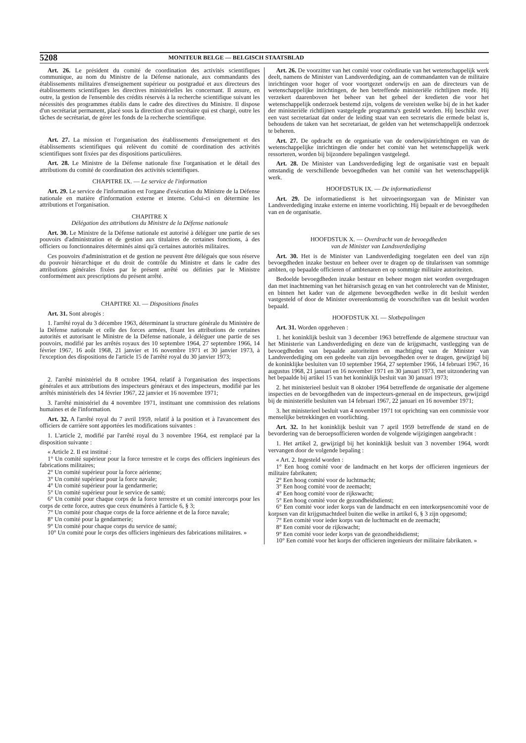5208 MONITEUR BELGE — BELGISCH STAATSBLAD
Art. 26. Le président du comité de coordination des activités scientifiques communique, au nom du Ministre de la Défense nationale, aux commandants des établissements militaires d'enseignement supérieur ou postgradué et aux directeurs des établissements scientifiques les directives ministérielles les concernant. Il assure, en outre, la gestion de l'ensemble des crédits réservés à la recherche scientifique suivant les nécessités des programmes établis dans le cadre des directives du Ministre. Il dispose d'un secrétariat permanent, placé sous la direction d'un secrétaire qui est chargé, outre les tâches de secrétariat, de gérer les fonds de la recherche scientifique.
Art. 27. La mission et l'organisation des établissements d'enseignement et des établissements scientifiques qui relèvent du comité de coordination des activités scientifiques sont fixées par des dispositions particulières.
Art. 28. Le Ministre de la Défense nationale fixe l'organisation et le détail des attributions du comité de coordination des activités scientifiques.
CHAPITRE IX. — Le service de l'information
Art. 29. Le service de l'information est l'organe d'exécution du Ministre de la Défense nationale en matière d'information externe et interne. Celui-ci en détermine les attributions et l'organisation.
CHAPITRE X
Délégation des attributions du Ministre de la Défense nationale
Art. 30. Le Ministre de la Défense nationale est autorisé à déléguer une partie de ses pouvoirs d'administration et de gestion aux titulaires de certaines fonctions, à des officiers ou fonctionnaires déterminés ainsi qu'à certaines autorités militaires.
Ces pouvoirs d'administration et de gestion ne peuvent être délégués que sous réserve du pouvoir hiérarchique et du droit de contrôle du Ministre et dans le cadre des attributions générales fixées par le présent arrêté ou définies par le Ministre conformément aux prescriptions du présent arrêté.
CHAPITRE XI. — Dispositions finales
Art. 31. Sont abrogés :
1. l'arrêté royal du 3 décembre 1963, déterminant la structure générale du Ministère de la Défense nationale et celle des forces armées, fixant les attributions de certaines autorités et autorisant le Ministre de la Défense nationale, à déléguer une partie de ses pouvoirs, modifié par les arrêtés royaux des 10 septembre 1964, 27 septembre 1966, 14 février 1967, 16 août 1968, 21 janvier et 16 novembre 1971 et 30 janvier 1973, à l'exception des dispositions de l'article 15 de l'arrêté royal du 30 janvier 1973;
2. l'arrêté ministériel du 8 octobre 1964, relatif à l'organisation des inspections générales et aux attributions des inspecteurs généraux et des inspecteurs, modifié par les arrêtés ministériels des 14 février 1967, 22 janvier et 16 novembre 1971;
3. l'arrêté ministériel du 4 novembre 1971, instituant une commission des relations humaines et de l'information.
Art. 32. A l'arrêté royal du 7 avril 1959, relatif à la position et à l'avancement des officiers de carrière sont apportées les modifications suivantes :
1. L'article 2, modifié par l'arrêté royal du 3 novembre 1964, est remplacé par la disposition suivante :
« Article 2. Il est institué :
1° Un comité supérieur pour la force terrestre et le corps des officiers ingénieurs des fabrications militaires;
2° Un comité supérieur pour la force aérienne;
3° Un comité supérieur pour la force navale;
4° Un comité supérieur pour la gendarmerie;
5° Un comité supérieur pour le service de santé;
6° Un comité pour chaque corps de la force terrestre et un comité intercorps pour les corps de cette force, autres que ceux énumérés à l'article 6, § 3;
7° Un comité pour chaque corps de la force aérienne et de la force navale;
8° Un comité pour la gendarmerie;
9° Un comité pour chaque corps du service de santé;
10° Un comité pour le corps des officiers ingénieurs des fabrications militaires. »
Art. 26. De voorzitter van het comité voor coördinatie van het wetenschappelijk werk deelt, namens de Minister van Landsverdediging, aan de commandanten van de militaire inrichtingen voor hoger of voor voortgezet onderwijs en aan de directeurs van de wetenschappelijke inrichtingen, de hen betreffende ministeriële richtlijnen mede. Hij verzekert daarenboven het beheer van het geheel der kredieten die voor het wetenschappelijk onderzoek bestemd zijn, volgens de vereisten welke bij de in het kader der ministeriële richtlijnen vastgelegde programma's gesteld worden. Hij beschikt over een vast secretariaat dat onder de leiding staat van een secretaris die ermede belast is, behoudens de taken van het secretariaat, de gelden van het wetenschappelijk onderzoek te beheren.
Art. 27. De opdracht en de organisatie van de onderwijsinrichtingen en van de wetenschappelijke inrichtingen die onder het comité van het wetenschappelijk werk ressorteren, worden bij bijzondere bepalingen vastgelegd.
Art. 28. De Minister van Landsverdediging legt de organisatie vast en bepaalt omstandig de verschillende bevoegdheden van het comité van het wetenschappelijk werk.
HOOFDSTUK IX. — De informatiedienst
Art. 29. De informatiedienst is het uitvoeringsorgaan van de Minister van Landsverdediging inzake externe en interne voorlichting. Hij bepaalt er de bevoegdheden van en de organisatie.
HOOFDSTUK X. — Overdracht van de bevoegdheden
van de Minister van Landsverdediging
Art. 30. Het is de Minister van Landsverdediging toegelaten een deel van zijn bevoegdheden inzake bestuur en beheer over te dragen op de titularissen van sommige ambten, op bepaalde officieren of ambtenaren en op sommige militaire autoriteiten.
Bedoelde bevoegdheden inzake bestuur en beheer mogen niet worden overgedragen dan met inachtneming van het hiërarsisch gezag en van het controlerecht van de Minister, en binnen het kader van de algemene bevoegdheden welke in dit besluit werden vastgesteld of door de Minister overeenkomstig de voorschriften van dit besluit worden bepaald.
HOOFDSTUK XI. — Slotbepalingen
Art. 31. Worden opgeheven :
1. het koninklijk besluit van 3 december 1963 betreffende de algemene structuur van het Ministerie van Landsverdediging en deze van de krijgsmacht, vastlegging van de bevoegdheden van bepaalde autoriteiten en machtiging van de Minister van Landsverdediging om een gedeelte van zijn bevoegdheden over te dragen, gewijzigd bij de koninklijke besluiten van 10 september 1964, 27 september 1966, 14 februari 1967, 16 augustus 1968, 21 januari en 16 november 1971 en 30 januari 1973, met uitzondering van het bepaalde bij artikel 15 van het koninklijk besluit van 30 januari 1973;
2. het ministerieel besluit van 8 oktober 1964 betreffende de organisatie der algemene inspecties en de bevoegdheden van de inspecteurs-generaal en de inspecteurs, gewijzigd bij de ministeriële besluiten van 14 februari 1967, 22 januari en 16 november 1971;
3. het ministerieel besluit van 4 november 1971 tot oprichting van een commissie voor menselijke betrekkingen en voorlichting.
Art. 32. In het koninklijk besluit van 7 april 1959 betreffende de stand en de bevordering van de beroepsofficieren worden de volgende wijzigingen aangebracht :
1. Het artikel 2, gewijzigd bij het koninklijk besluit van 3 november 1964, wordt vervangen door de volgende bepaling :
« Art. 2. Ingesteld worden :
1° Een hoog comité voor de landmacht en het korps der officieren ingenieurs der militaire fabrikaten;
2° Een hoog comité voor de luchtmacht;
3° Een hoog comité voor de zeemacht;
4° Een hoog comité voor de rijkswacht;
5° Een hoog comité voor de gezondheidsdienst;
6° Een comité voor ieder korps van de landmacht en een interkorpsencomité voor de korpsen van dit krijgsmachtdeel buiten die welke in artikel 6, § 3 zijn opgesomd;
7° Een comité voor ieder korps van de luchtmacht en de zeemacht;
8° Een comité voor de rijkswacht;
9° Een comité voor ieder korps van de gezondheidsdienst;
10° Een comité voor het korps der officieren ingenieurs der militaire fabrikaten. »